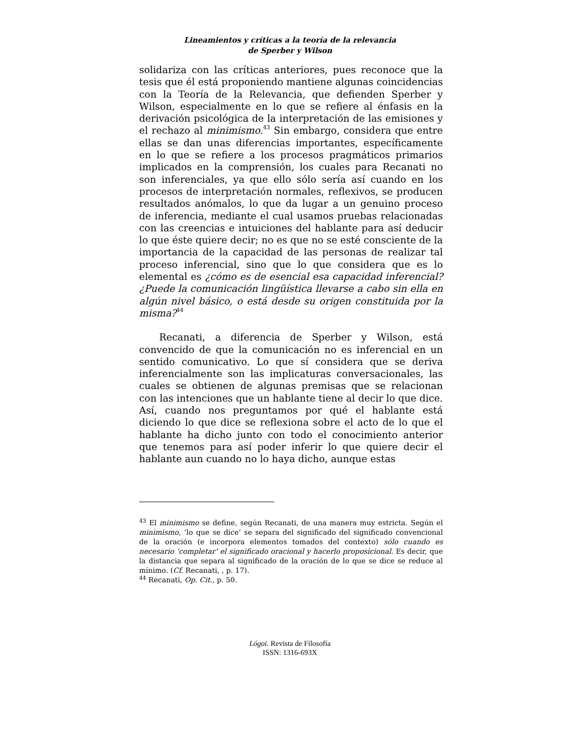Lineamientos y críticas a la teoría de la relevancia
de Sperber y Wilson
solidariza con las críticas anteriores, pues reconoce que la tesis que él está proponiendo mantiene algunas coincidencias con la Teoría de la Relevancia, que defienden Sperber y Wilson, especialmente en lo que se refiere al énfasis en la derivación psicológica de la interpretación de las emisiones y el rechazo al minimismo.<sup>43</sup> Sin embargo, considera que entre ellas se dan unas diferencias importantes, específicamente en lo que se refiere a los procesos pragmáticos primarios implicados en la comprensión, los cuales para Recanati no son inferenciales, ya que ello sólo sería así cuando en los procesos de interpretación normales, reflexivos, se producen resultados anómalos, lo que da lugar a un genuino proceso de inferencia, mediante el cual usamos pruebas relacionadas con las creencias e intuiciones del hablante para así deducir lo que éste quiere decir; no es que no se esté consciente de la importancia de la capacidad de las personas de realizar tal proceso inferencial, sino que lo que considera que es lo elemental es ¿cómo es de esencial esa capacidad inferencial? ¿Puede la comunicación lingüística llevarse a cabo sin ella en algún nivel básico, o está desde su origen constituida por la misma?<sup>44</sup>
Recanati, a diferencia de Sperber y Wilson, está convencido de que la comunicación no es inferencial en un sentido comunicativo. Lo que sí considera que se deriva inferencialmente son las implicaturas conversacionales, las cuales se obtienen de algunas premisas que se relacionan con las intenciones que un hablante tiene al decir lo que dice. Así, cuando nos preguntamos por qué el hablante está diciendo lo que dice se reflexiona sobre el acto de lo que el hablante ha dicho junto con todo el conocimiento anterior que tenemos para así poder inferir lo que quiere decir el hablante aun cuando no lo haya dicho, aunque estas
<sup>43</sup> El minimismo se define, según Recanati, de una manera muy estricta. Según el minimismo, ‘lo que se dice’ se separa del significado del significado convencional de la oración (e incorpora elementos tomados del contexto) sólo cuando es necesario ‘completar’ el significado oracional y hacerlo proposicional. Es decir, que la distancia que separa al significado de la oración de lo que se dice se reduce al mínimo. (Cf. Recanati, , p. 17).
<sup>44</sup> Recanati, Op. Cit., p. 50.
Lógoi. Revista de Filosofía
ISSN: 1316-693X